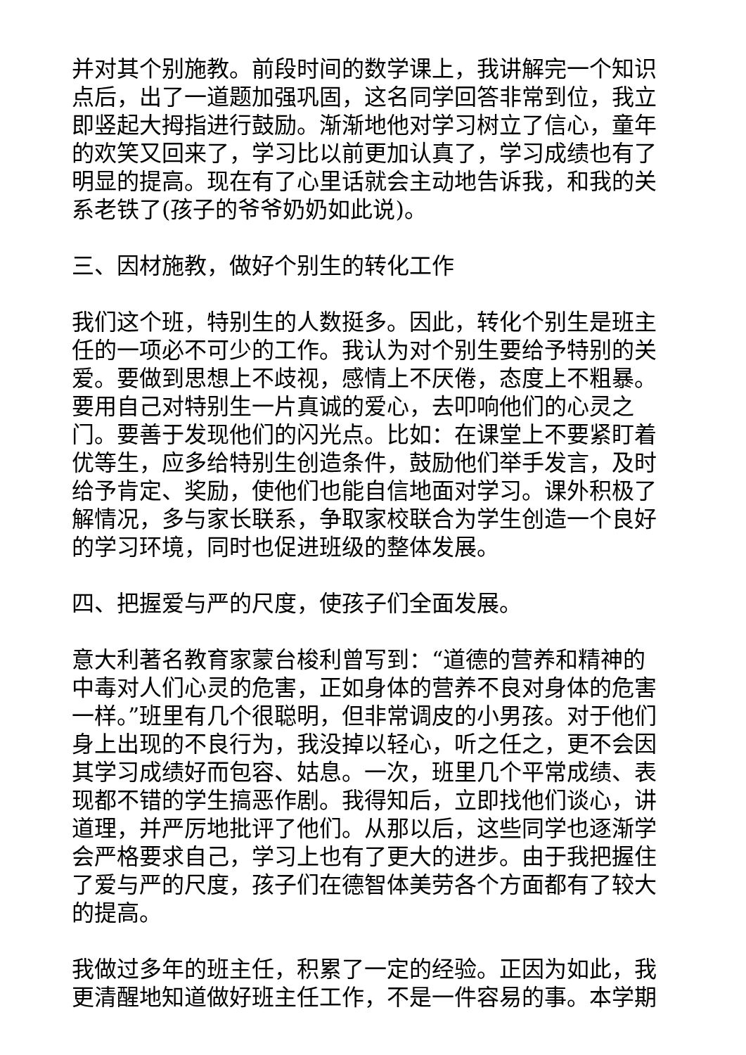并对其个别施教。前段时间的数学课上，我讲解完一个知识点后，出了一道题加强巩固，这名同学回答非常到位，我立即竖起大拇指进行鼓励。渐渐地他对学习树立了信心，童年的欢笑又回来了，学习比以前更加认真了，学习成绩也有了明显的提高。现在有了心里话就会主动地告诉我，和我的关系老铁了(孩子的爷爷奶奶如此说)。
三、因材施教，做好个别生的转化工作
我们这个班，特别生的人数挺多。因此，转化个别生是班主任的一项必不可少的工作。我认为对个别生要给予特别的关爱。要做到思想上不歧视，感情上不厌倦，态度上不粗暴。要用自己对特别生一片真诚的爱心，去叩响他们的心灵之门。要善于发现他们的闪光点。比如：在课堂上不要紧盯着优等生，应多给特别生创造条件，鼓励他们举手发言，及时给予肯定、奖励，使他们也能自信地面对学习。课外积极了解情况，多与家长联系，争取家校联合为学生创造一个良好的学习环境，同时也促进班级的整体发展。
四、把握爱与严的尺度，使孩子们全面发展。
意大利著名教育家蒙台梭利曾写到：“道德的营养和精神的中毒对人们心灵的危害，正如身体的营养不良对身体的危害一样。”班里有几个很聪明，但非常调皮的小男孩。对于他们身上出现的不良行为，我没掉以轻心，听之任之，更不会因其学习成绩好而包容、姑息。一次，班里几个平常成绩、表现都不错的学生搞恶作剧。我得知后，立即找他们谈心，讲道理，并严厉地批评了他们。从那以后，这些同学也逐渐学会严格要求自己，学习上也有了更大的进步。由于我把握住了爱与严的尺度，孩子们在德智体美劳各个方面都有了较大的提高。
我做过多年的班主任，积累了一定的经验。正因为如此，我更清醒地知道做好班主任工作，不是一件容易的事。本学期